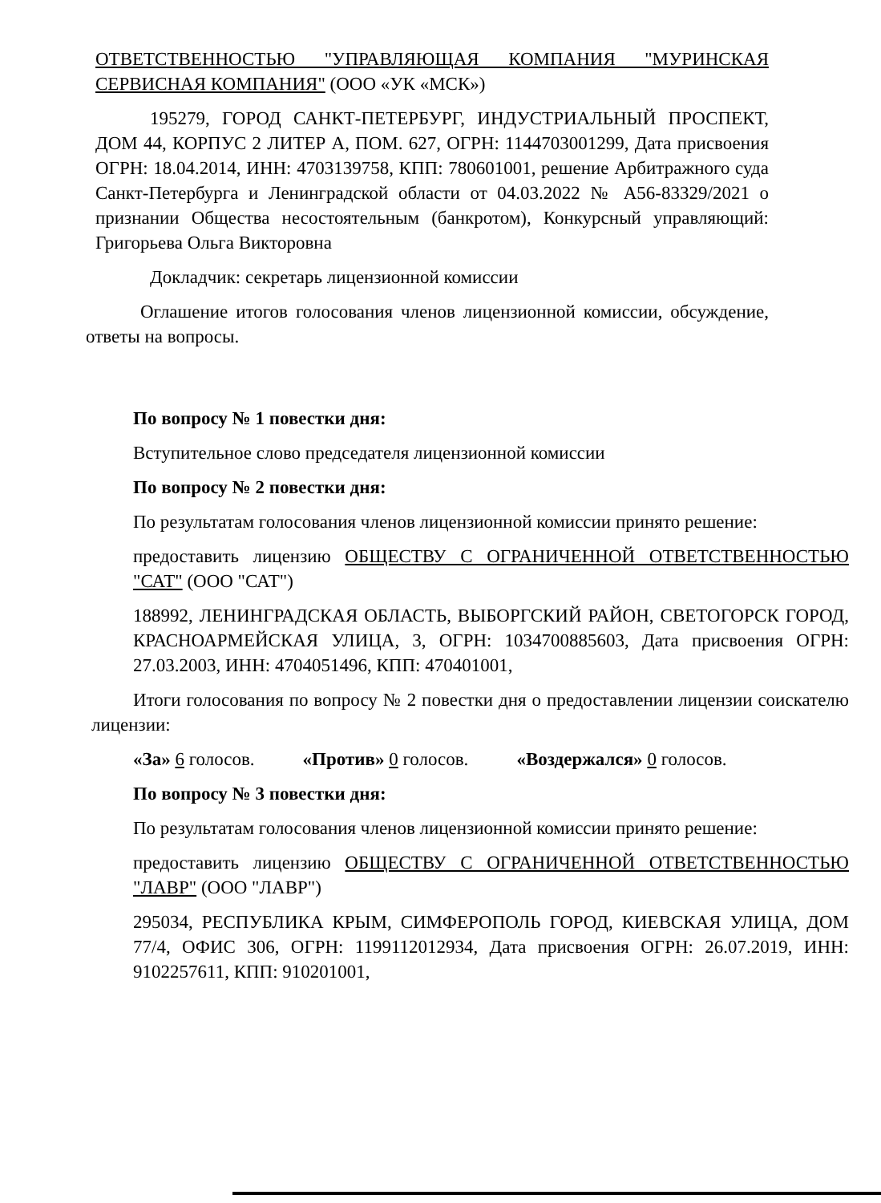ОТВЕТСТВЕННОСТЬЮ "УПРАВЛЯЮЩАЯ КОМПАНИЯ "МУРИНСКАЯ СЕРВИСНАЯ КОМПАНИЯ" (ООО «УК «МСК»)
195279, ГОРОД САНКТ-ПЕТЕРБУРГ, ИНДУСТРИАЛЬНЫЙ ПРОСПЕКТ, ДОМ 44, КОРПУС 2 ЛИТЕР А, ПОМ. 627, ОГРН: 1144703001299, Дата присвоения ОГРН: 18.04.2014, ИНН: 4703139758, КПП: 780601001, решение Арбитражного суда Санкт-Петербурга и Ленинградской области от 04.03.2022 № А56-83329/2021 о признании Общества несостоятельным (банкротом), Конкурсный управляющий: Григорьева Ольга Викторовна
Докладчик: секретарь лицензионной комиссии
Оглашение итогов голосования членов лицензионной комиссии, обсуждение, ответы на вопросы.
По вопросу № 1 повестки дня:
Вступительное слово председателя лицензионной комиссии
По вопросу № 2 повестки дня:
По результатам голосования членов лицензионной комиссии принято решение:
предоставить лицензию ОБЩЕСТВУ С ОГРАНИЧЕННОЙ ОТВЕТСТВЕННОСТЬЮ "САТ" (ООО "САТ")
188992, ЛЕНИНГРАДСКАЯ ОБЛАСТЬ, ВЫБОРГСКИЙ РАЙОН, СВЕТОГОРСК ГОРОД, КРАСНОАРМЕЙСКАЯ УЛИЦА, 3, ОГРН: 1034700885603, Дата присвоения ОГРН: 27.03.2003, ИНН: 4704051496, КПП: 470401001,
Итоги голосования по вопросу № 2 повестки дня о предоставлении лицензии соискателю лицензии:
«За» 6 голосов. «Против» 0 голосов. «Воздержался» 0 голосов.
По вопросу № 3 повестки дня:
По результатам голосования членов лицензионной комиссии принято решение:
предоставить лицензию ОБЩЕСТВУ С ОГРАНИЧЕННОЙ ОТВЕТСТВЕННОСТЬЮ "ЛАВР" (ООО "ЛАВР")
295034, РЕСПУБЛИКА КРЫМ, СИМФЕРОПОЛЬ ГОРОД, КИЕВСКАЯ УЛИЦА, ДОМ 77/4, ОФИС 306, ОГРН: 1199112012934, Дата присвоения ОГРН: 26.07.2019, ИНН: 9102257611, КПП: 910201001,